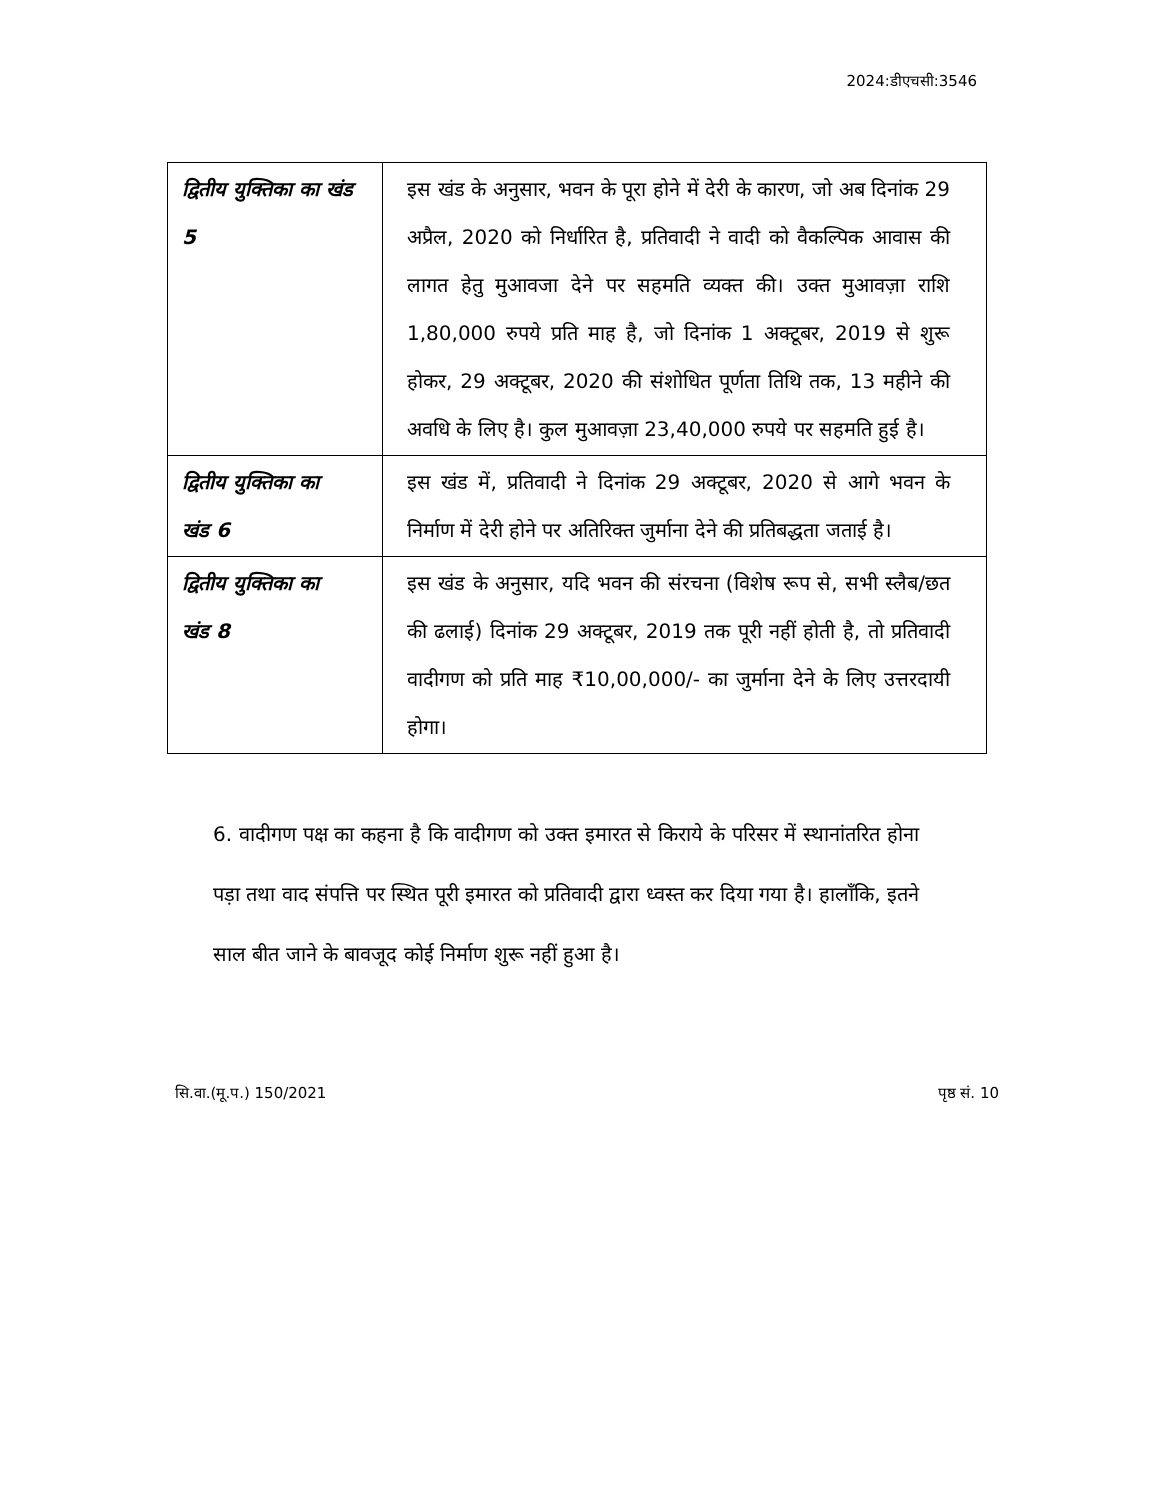2024:डीएचसी:3546
| द्वितीय युक्तिका का खंड 5 | इस खंड के अनुसार, भवन के पूरा होने में देरी के कारण, जो अब दिनांक 29 अप्रैल, 2020 को निर्धारित है, प्रतिवादी ने वादी को वैकल्पिक आवास की लागत हेतु मुआवजा देने पर सहमति व्यक्त की। उक्त मुआवज़ा राशि 1,80,000 रुपये प्रति माह है, जो दिनांक 1 अक्टूबर, 2019 से शुरू होकर, 29 अक्टूबर, 2020 की संशोधित पूर्णता तिथि तक, 13 महीने की अवधि के लिए है। कुल मुआवज़ा 23,40,000 रुपये पर सहमति हुई है। |
| द्वितीय युक्तिका का खंड 6 | इस खंड में, प्रतिवादी ने दिनांक 29 अक्टूबर, 2020 से आगे भवन के निर्माण में देरी होने पर अतिरिक्त जुर्माना देने की प्रतिबद्धता जताई है। |
| द्वितीय युक्तिका का खंड 8 | इस खंड के अनुसार, यदि भवन की संरचना (विशेष रूप से, सभी स्लैब/छत की ढलाई) दिनांक 29 अक्टूबर, 2019 तक पूरी नहीं होती है, तो प्रतिवादी वादीगण को प्रति माह ₹10,00,000/- का जुर्माना देने के लिए उत्तरदायी होगा। |
6. वादीगण पक्ष का कहना है कि वादीगण को उक्त इमारत से किराये के परिसर में स्थानांतरित होना पड़ा तथा वाद संपत्ति पर स्थित पूरी इमारत को प्रतिवादी द्वारा ध्वस्त कर दिया गया है। हालाँकि, इतने साल बीत जाने के बावजूद कोई निर्माण शुरू नहीं हुआ है।
सि.वा.(मू.प.) 150/2021 पृष्ठ सं. 10